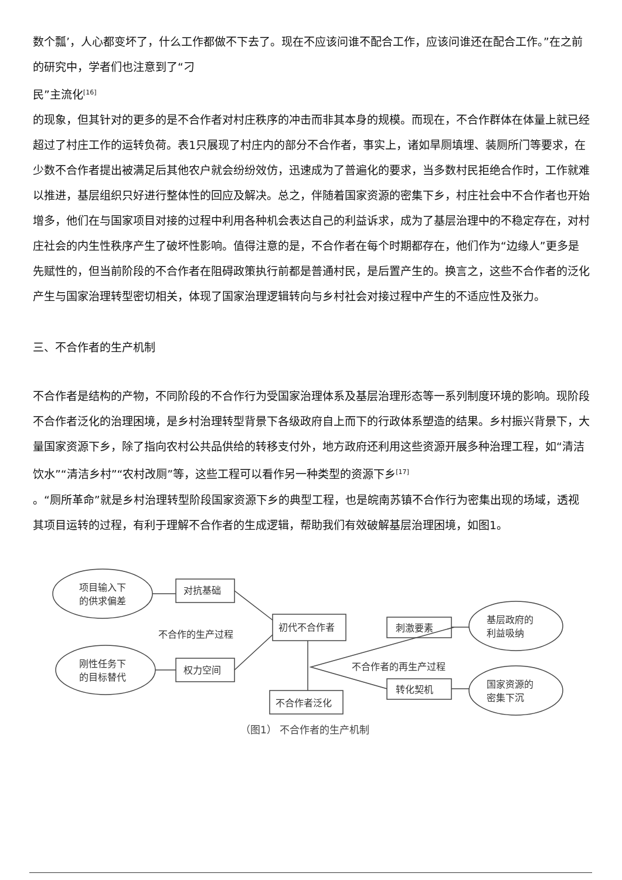数个瓢’，人心都变坏了，什么工作都做不下去了。现在不应该问谁不配合工作，应该问谁还在配合工作。”在之前的研究中，学者们也注意到了“刁
民”主流化<sup>[16]</sup>
的现象，但其针对的更多的是不合作者对村庄秩序的冲击而非其本身的规模。而现在，不合作群体在体量上就已经超过了村庄工作的运转负荷。表1只展现了村庄内的部分不合作者，事实上，诸如旱厕填埋、装厕所门等要求，在少数不合作者提出被满足后其他农户就会纷纷效仿，迅速成为了普遍化的要求，当多数村民拒绝合作时，工作就难以推进，基层组织只好进行整体性的回应及解决。总之，伴随着国家资源的密集下乡，村庄社会中不合作者也开始增多，他们在与国家项目对接的过程中利用各种机会表达自己的利益诉求，成为了基层治理中的不稳定存在，对村庄社会的内生性秩序产生了破坏性影响。值得注意的是，不合作者在每个时期都存在，他们作为“边缘人”更多是先赋性的，但当前阶段的不合作者在阻碍政策执行前都是普通村民，是后置产生的。换言之，这些不合作者的泛化产生与国家治理转型密切相关，体现了国家治理逻辑转向与乡村社会对接过程中产生的不适应性及张力。
三、不合作者的生产机制
不合作者是结构的产物，不同阶段的不合作行为受国家治理体系及基层治理形态等一系列制度环境的影响。现阶段不合作者泛化的治理困境，是乡村治理转型背景下各级政府自上而下的行政体系塑造的结果。乡村振兴背景下，大量国家资源下乡，除了指向农村公共品供给的转移支付外，地方政府还利用这些资源开展多种治理工程，如“清洁饮水”“清洁乡村”“农村改厕”等，这些工程可以看作另一种类型的资源下乡<sup>[17]</sup>
。“厕所革命”就是乡村治理转型阶段国家资源下乡的典型工程，也是皖南苏镇不合作行为密集出现的场域，透视其项目运转的过程，有利于理解不合作者的生成逻辑，帮助我们有效破解基层治理困境，如图1。
项目输入下
的供求偏差
刚性任务下
的目标替代
对抗基础
权力空间
初代不合作者
不合作者泛化
刺激要素
转化契机
基层政府的
利益吸纳
国家资源的
密集下沉
不合作的生产过程
不合作者的再生产过程
（图1） 不合作者的生产机制